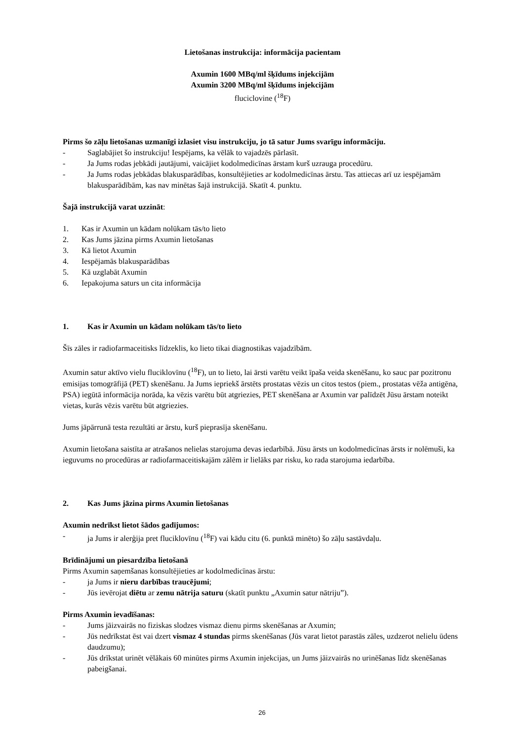Lietošanas instrukcija: informācija pacientam
Axumin 1600 MBq/ml šķīdums injekcijām
Axumin 3200 MBq/ml šķīdums injekcijām
fluciclovine (<sup>18</sup>F)
Pirms šo zāļu lietošanas uzmanīgi izlasiet visu instrukciju, jo tā satur Jums svarīgu informāciju.
- Saglabājiet šo instrukciju! Iespējams, ka vēlāk to vajadzēs pārlasīt.
- Ja Jums rodas jebkādi jautājumi, vaicājiet kodolmedicīnas ārstam kurš uzrauga procedūru.
- Ja Jums rodas jebkādas blakusparādības, konsultējieties ar kodolmedicīnas ārstu. Tas attiecas arī uz iespējamām blakusparādībām, kas nav minētas šajā instrukcijā. Skatīt 4. punktu.
Šajā instrukcijā varat uzzināt:
1. Kas ir Axumin un kādam nolūkam tās/to lieto
2. Kas Jums jāzina pirms Axumin lietošanas
3. Kā lietot Axumin
4. Iespējamās blakusparādības
5. Kā uzglabāt Axumin
6. Iepakojuma saturs un cita informācija
1. Kas ir Axumin un kādam nolūkam tās/to lieto
Šīs zāles ir radiofarmaceitisks līdzeklis, ko lieto tikai diagnostikas vajadzībām.
Axumin satur aktīvo vielu fluciklovīnu (<sup>18</sup>F), un to lieto, lai ārsti varētu veikt īpaša veida skenēšanu, ko sauc par pozitronu emisijas tomogrāfijā (PET) skenēšanu. Ja Jums iepriekš ārstēts prostatas vēzis un citos testos (piem., prostatas vēža antigēna, PSA) iegūtā informācija norāda, ka vēzis varētu būt atgriezies, PET skenēšana ar Axumin var palīdzēt Jūsu ārstam noteikt vietas, kurās vēzis varētu būt atgriezies.
Jums jāpārrunā testa rezultāti ar ārstu, kurš pieprasīja skenēšanu.
Axumin lietošana saistīta ar atrašanos nelielas starojuma devas iedarbībā. Jūsu ārsts un kodolmedicīnas ārsts ir nolēmuši, ka ieguvums no procedūras ar radiofarmaceitiskajām zālēm ir lielāks par risku, ko rada starojuma iedarbība.
2. Kas Jums jāzina pirms Axumin lietošanas
Axumin nedrīkst lietot šādos gadījumos:
- ja Jums ir alerģija pret fluciklovīnu (<sup>18</sup>F) vai kādu citu (6. punktā minēto) šo zāļu sastāvdaļu.
Brīdinājumi un piesardzība lietošanā
Pirms Axumin saņemšanas konsultējieties ar kodolmedicīnas ārstu:
- ja Jums ir nieru darbības traucējumi;
- Jūs ievērojat diētu ar zemu nātrija saturu (skatīt punktu „Axumin satur nātriju”).
Pirms Axumin ievadīšanas:
- Jums jāizvairās no fiziskas slodzes vismaz dienu pirms skenēšanas ar Axumin;
- Jūs nedrīkstat ēst vai dzert vismaz 4 stundas pirms skenēšanas (Jūs varat lietot parastās zāles, uzdzerot nelielu ūdens daudzumu);
- Jūs drīkstat urinēt vēlākais 60 minūtes pirms Axumin injekcijas, un Jums jāizvairās no urinēšanas līdz skenēšanas pabeigšanai.
26